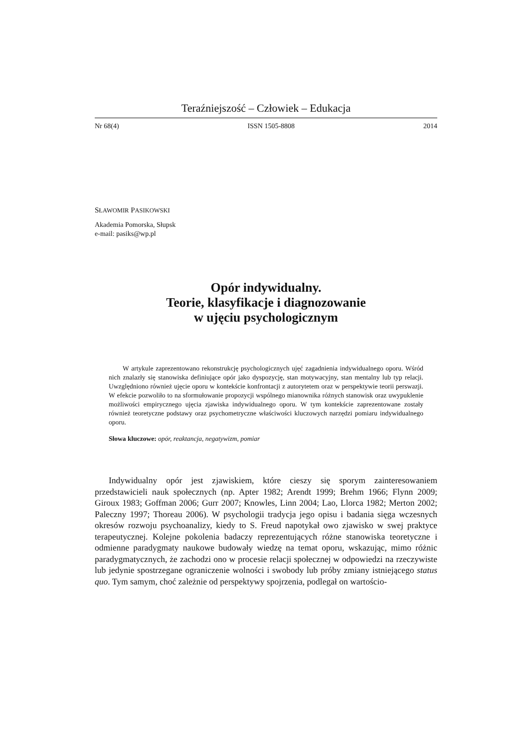Teraźniejszość – Człowiek – Edukacja
Nr 68(4) ISSN 1505-8808 2014
SŁAWOMIR PASIKOWSKI
Akademia Pomorska, Słupsk
e-mail: pasiks@wp.pl
Opór indywidualny.
Teorie, klasyfikacje i diagnozowanie
w ujęciu psychologicznym
W artykule zaprezentowano rekonstrukcję psychologicznych ujęć zagadnienia indywidualnego oporu. Wśród nich znalazły się stanowiska definiujące opór jako dyspozycję, stan motywacyjny, stan mentalny lub typ relacji. Uwzględniono również ujęcie oporu w kontekście konfrontacji z autorytetem oraz w perspektywie teorii perswazji. W efekcie pozwoliło to na sformułowanie propozycji wspólnego mianownika różnych stanowisk oraz uwypuklenie możliwości empirycznego ujęcia zjawiska indywidualnego oporu. W tym kontekście zaprezentowane zostały również teoretyczne podstawy oraz psychometryczne właściwości kluczowych narzędzi pomiaru indywidualnego oporu.
Słowa kluczowe: opór, reaktancja, negatywizm, pomiar
Indywidualny opór jest zjawiskiem, które cieszy się sporym zainteresowaniem przedstawicieli nauk społecznych (np. Apter 1982; Arendt 1999; Brehm 1966; Flynn 2009; Giroux 1983; Goffman 2006; Gurr 2007; Knowles, Linn 2004; Lao, Llorca 1982; Merton 2002; Paleczny 1997; Thoreau 2006). W psychologii tradycja jego opisu i badania sięga wczesnych okresów rozwoju psychoanalizy, kiedy to S. Freud napotykał owo zjawisko w swej praktyce terapeutycznej. Kolejne pokolenia badaczy reprezentujących różne stanowiska teoretyczne i odmienne paradygmaty naukowe budowały wiedzę na temat oporu, wskazując, mimo różnic paradygmatycznych, że zachodzi ono w procesie relacji społecznej w odpowiedzi na rzeczywiste lub jedynie spostrzegane ograniczenie wolności i swobody lub próby zmiany istniejącego status quo. Tym samym, choć zależnie od perspektywy spojrzenia, podlegał on wartościo-